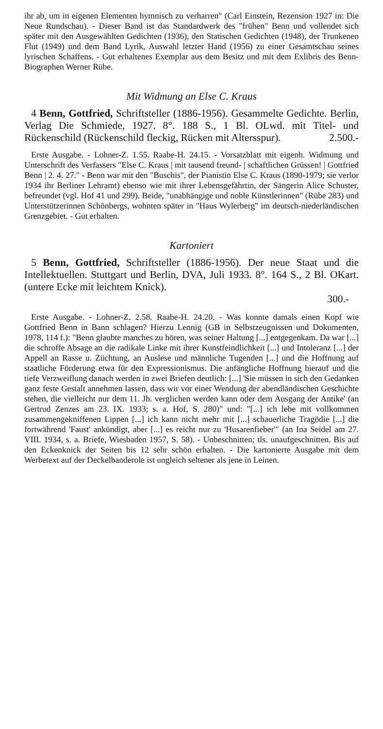ihr ab, um in eigenen Elementen hymnisch zu verharren" (Carl Einstein, Rezension 1927 in: Die Neue Rundschau). - Dieser Band ist das Standardwerk des "frühen" Benn und vollendet sich später mit den Ausgewählten Gedichten (1936), den Statischen Gedichten (1948), der Trunkenen Flut (1949) und dem Band Lyrik, Auswahl letzter Hand (1956) zu einer Gesamtschau seines lyrischen Schaffens. - Gut erhaltenes Exemplar aus dem Besitz und mit dem Exlibris des Benn-Biographen Werner Rübe.
Mit Widmung an Else C. Kraus
4 Benn, Gottfried, Schriftsteller (1886-1956). Gesammelte Gedichte. Berlin, Verlag Die Schmiede, 1927. 8°. 188 S., 1 Bl. OLwd. mit Titel- und Rückenschild (Rückenschild fleckig, Rücken mit Altersspur). 2.500.-
Erste Ausgabe. - Lohner-Z. 1.55. Raabe-H. 24.15. - Vorsatzblatt mit eigenh. Widmung und Unterschrift des Verfassers "Else C. Kraus | mit tausend freund- | schaftlichen Grüssen! | Gottfried Benn | 2. 4. 27." - Benn war mit den "Buschis", der Pianistin Else C. Kraus (1890-1979; sie verlor 1934 ihr Berliner Lehramt) ebenso wie mit ihrer Lebensgefährtin, der Sängerin Alice Schuster, befreundet (vgl. Hof 41 und 299). Beide, "unabhängige und noble Künstlerinnen" (Rübe 283) und Unterstützerinnen Schönbergs, wohnten später in "Haus Wylerberg" im deutsch-niederländischen Grenzgebiet. - Gut erhalten.
Kartoniert
5 Benn, Gottfried, Schriftsteller (1886-1956). Der neue Staat und die Intellektuellen. Stuttgart und Berlin, DVA, Juli 1933. 8°. 164 S., 2 Bl. OKart. (untere Ecke mit leichtem Knick).
300.-
Erste Ausgabe. - Lohner-Z. 2.58. Raabe-H. 24.20. - Was konnte damals einen Kopf wie Gottfried Benn in Bann schlagen? Hierzu Lennig (GB in Selbstzeugnissen und Dokumenten, 1978, 114 f.): "Benn glaubte manches zu hören, was seiner Haltung [...] entgegenkam. Da war [...] die schroffe Absage an die radikale Linke mit ihrer Kunstfeindlichkeit [...] und Intoleranz [...] der Appell an Rasse u. Züchtung, an Auslese und männliche Tugenden [...] und die Hoffnung auf staatliche Förderung etwa für den Expressionismus. Die anfängliche Hoffnung hierauf und die tiefe Verzweiflung danach werden in zwei Briefen deutlich: [...] 'Sie müssen in sich den Gedanken ganz feste Gestalt annehmen lassen, dass wir vor einer Wendung der abendländischen Geschichte stehen, die vielleicht nur dem 11. Jh. verglichen werden kann oder dem Ausgang der Antike' (an Gertrud Zenzes am 23. IX. 1933; s. a. Hof, S. 280)" und: "[...] ich lebe mit vollkommen zusammengekniffenen Lippen [...] ich kann nicht mehr mit [...] schauerliche Tragödie [...] die fortwährend 'Faust' ankündigt, aber [...] es reicht nur zu 'Husarenfieber'" (an Ina Seidel am 27. VIII. 1934, s. a. Briefe, Wiesbaden 1957, S. 58). - Unbeschnitten; tls. unaufgeschnitten. Bis auf den Eckenknick der Seiten bis 12 sehr schön erhalten. - Die kartonierte Ausgabe mit dem Werbetext auf der Deckelbanderole ist ungleich seltener als jene in Leinen.